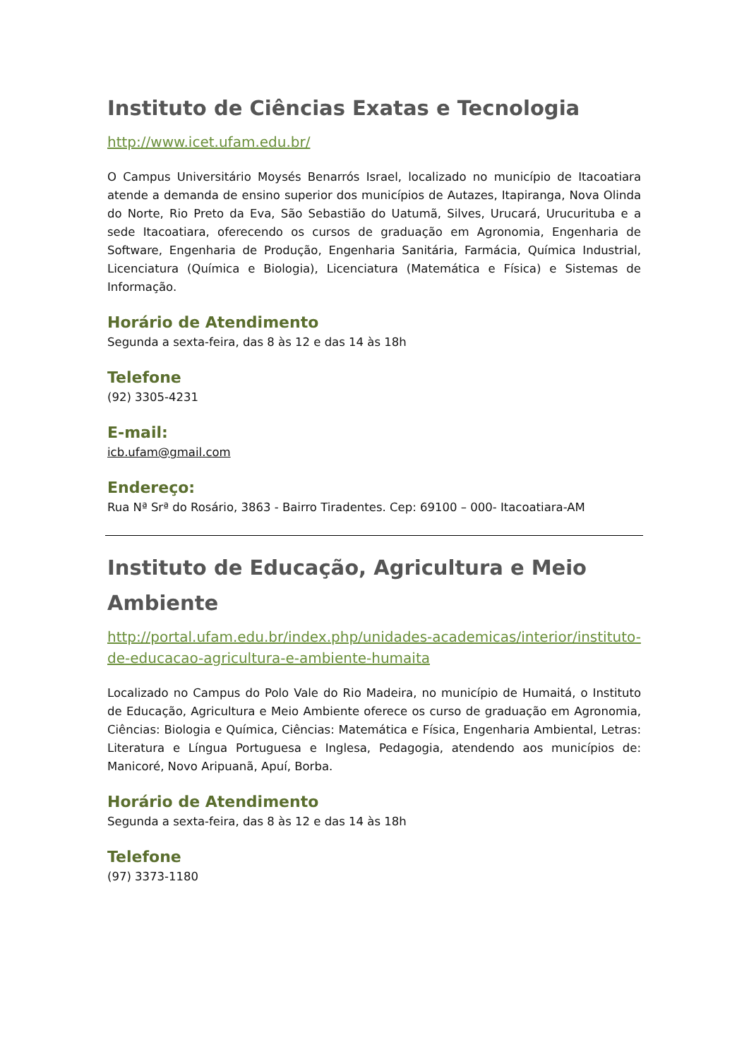Instituto de Ciências Exatas e Tecnologia
http://www.icet.ufam.edu.br/
O Campus Universitário Moysés Benarrós Israel, localizado no município de Itacoatiara atende a demanda de ensino superior dos municípios de Autazes, Itapiranga, Nova Olinda do Norte, Rio Preto da Eva, São Sebastião do Uatumã, Silves, Urucará, Urucurituba e a sede Itacoatiara, oferecendo os cursos de graduação em Agronomia, Engenharia de Software, Engenharia de Produção, Engenharia Sanitária, Farmácia, Química Industrial, Licenciatura (Química e Biologia), Licenciatura (Matemática e Física) e Sistemas de Informação.
Horário de Atendimento
Segunda a sexta-feira, das 8 às 12 e das 14 às 18h
Telefone
(92) 3305-4231
E-mail:
icb.ufam@gmail.com
Endereço:
Rua Nª Srª do Rosário, 3863 - Bairro Tiradentes. Cep: 69100 – 000- Itacoatiara-AM
Instituto de Educação, Agricultura e Meio Ambiente
http://portal.ufam.edu.br/index.php/unidades-academicas/interior/instituto-de-educacao-agricultura-e-ambiente-humaita
Localizado no Campus do Polo Vale do Rio Madeira, no município de Humaitá, o Instituto de Educação, Agricultura e Meio Ambiente oferece os curso de graduação em Agronomia, Ciências: Biologia e Química, Ciências: Matemática e Física, Engenharia Ambiental, Letras: Literatura e Língua Portuguesa e Inglesa, Pedagogia, atendendo aos municípios de: Manicoré, Novo Aripuanã, Apuí, Borba.
Horário de Atendimento
Segunda a sexta-feira, das 8 às 12 e das 14 às 18h
Telefone
(97) 3373-1180